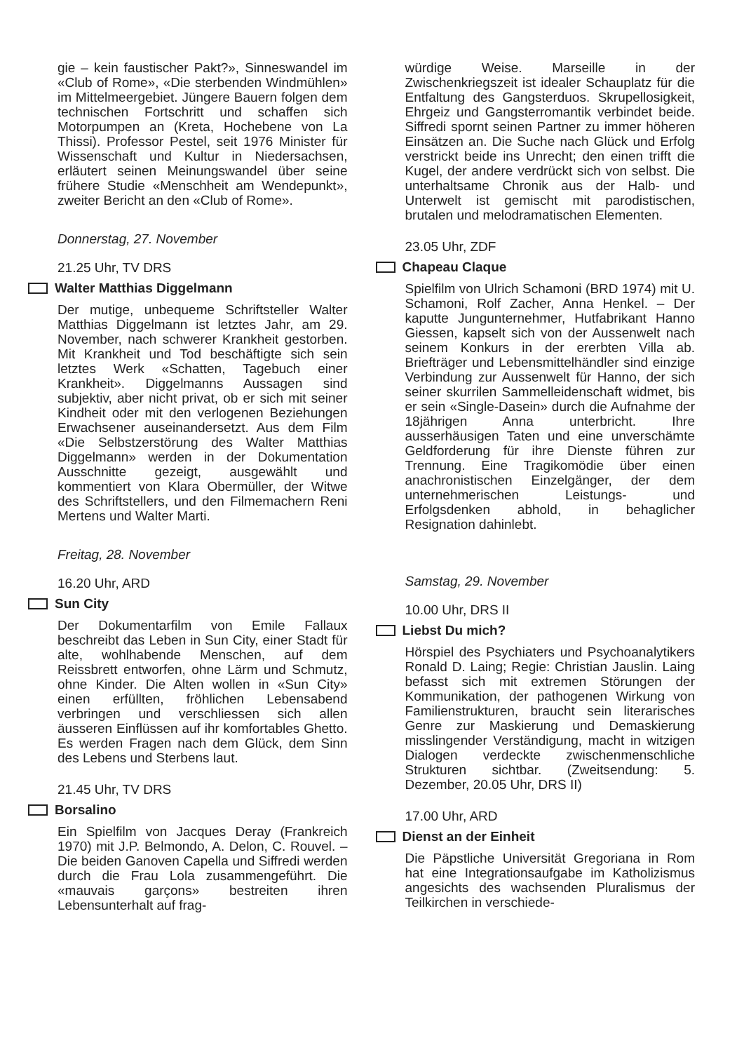gie – kein faustischer Pakt?», Sinneswandel im «Club of Rome», «Die sterbenden Windmühlen» im Mittelmeergebiet. Jüngere Bauern folgen dem technischen Fortschritt und schaffen sich Motorpumpen an (Kreta, Hochebene von La Thissi). Professor Pestel, seit 1976 Minister für Wissenschaft und Kultur in Niedersachsen, erläutert seinen Meinungswandel über seine frühere Studie «Menschheit am Wendepunkt», zweiter Bericht an den «Club of Rome».
Donnerstag, 27. November
21.25 Uhr, TV DRS
Walter Matthias Diggelmann
Der mutige, unbequeme Schriftsteller Walter Matthias Diggelmann ist letztes Jahr, am 29. November, nach schwerer Krankheit gestorben. Mit Krankheit und Tod beschäftigte sich sein letztes Werk «Schatten, Tagebuch einer Krankheit». Diggelmanns Aussagen sind subjektiv, aber nicht privat, ob er sich mit seiner Kindheit oder mit den verlogenen Beziehungen Erwachsener auseinandersetzt. Aus dem Film «Die Selbstzerstörung des Walter Matthias Diggelmann» werden in der Dokumentation Ausschnitte gezeigt, ausgewählt und kommentiert von Klara Obermüller, der Witwe des Schriftstellers, und den Filmemachern Reni Mertens und Walter Marti.
Freitag, 28. November
16.20 Uhr, ARD
Sun City
Der Dokumentarfilm von Emile Fallaux beschreibt das Leben in Sun City, einer Stadt für alte, wohlhabende Menschen, auf dem Reissbrett entworfen, ohne Lärm und Schmutz, ohne Kinder. Die Alten wollen in «Sun City» einen erfüllten, fröhlichen Lebensabend verbringen und verschliessen sich allen äusseren Einflüssen auf ihr komfortables Ghetto. Es werden Fragen nach dem Glück, dem Sinn des Lebens und Sterbens laut.
21.45 Uhr, TV DRS
Borsalino
Ein Spielfilm von Jacques Deray (Frankreich 1970) mit J.P. Belmondo, A. Delon, C. Rouvel. – Die beiden Ganoven Capella und Siffredi werden durch die Frau Lola zusammengeführt. Die «mauvais garçons» bestreiten ihren Lebensunterhalt auf frag-
würdige Weise. Marseille in der Zwischenkriegszeit ist idealer Schauplatz für die Entfaltung des Gangsterduos. Skrupellosigkeit, Ehrgeiz und Gangsterromantik verbindet beide. Siffredi spornt seinen Partner zu immer höheren Einsätzen an. Die Suche nach Glück und Erfolg verstrickt beide ins Unrecht; den einen trifft die Kugel, der andere verdrückt sich von selbst. Die unterhaltsame Chronik aus der Halb- und Unterwelt ist gemischt mit parodistischen, brutalen und melodramatischen Elementen.
23.05 Uhr, ZDF
Chapeau Claque
Spielfilm von Ulrich Schamoni (BRD 1974) mit U. Schamoni, Rolf Zacher, Anna Henkel. – Der kaputte Jungunternehmer, Hutfabrikant Hanno Giessen, kapselt sich von der Aussenwelt nach seinem Konkurs in der ererbten Villa ab. Briefträger und Lebensmittelhändler sind einzige Verbindung zur Aussenwelt für Hanno, der sich seiner skurrilen Sammelleidenschaft widmet, bis er sein «Single-Dasein» durch die Aufnahme der 18jährigen Anna unterbricht. Ihre ausserhäusigen Taten und eine unverschämte Geldforderung für ihre Dienste führen zur Trennung. Eine Tragikomödie über einen anachronistischen Einzelgänger, der dem unternehmerischen Leistungs- und Erfolgsdenken abhold, in behaglicher Resignation dahinlebt.
Samstag, 29. November
10.00 Uhr, DRS II
Liebst Du mich?
Hörspiel des Psychiaters und Psychoanalytikers Ronald D. Laing; Regie: Christian Jauslin. Laing befasst sich mit extremen Störungen der Kommunikation, der pathogenen Wirkung von Familienstrukturen, braucht sein literarisches Genre zur Maskierung und Demaskierung misslingender Verständigung, macht in witzigen Dialogen verdeckte zwischenmenschliche Strukturen sichtbar. (Zweitsendung: 5. Dezember, 20.05 Uhr, DRS II)
17.00 Uhr, ARD
Dienst an der Einheit
Die Päpstliche Universität Gregoriana in Rom hat eine Integrationsaufgabe im Katholizismus angesichts des wachsenden Pluralismus der Teilkirchen in verschiede-